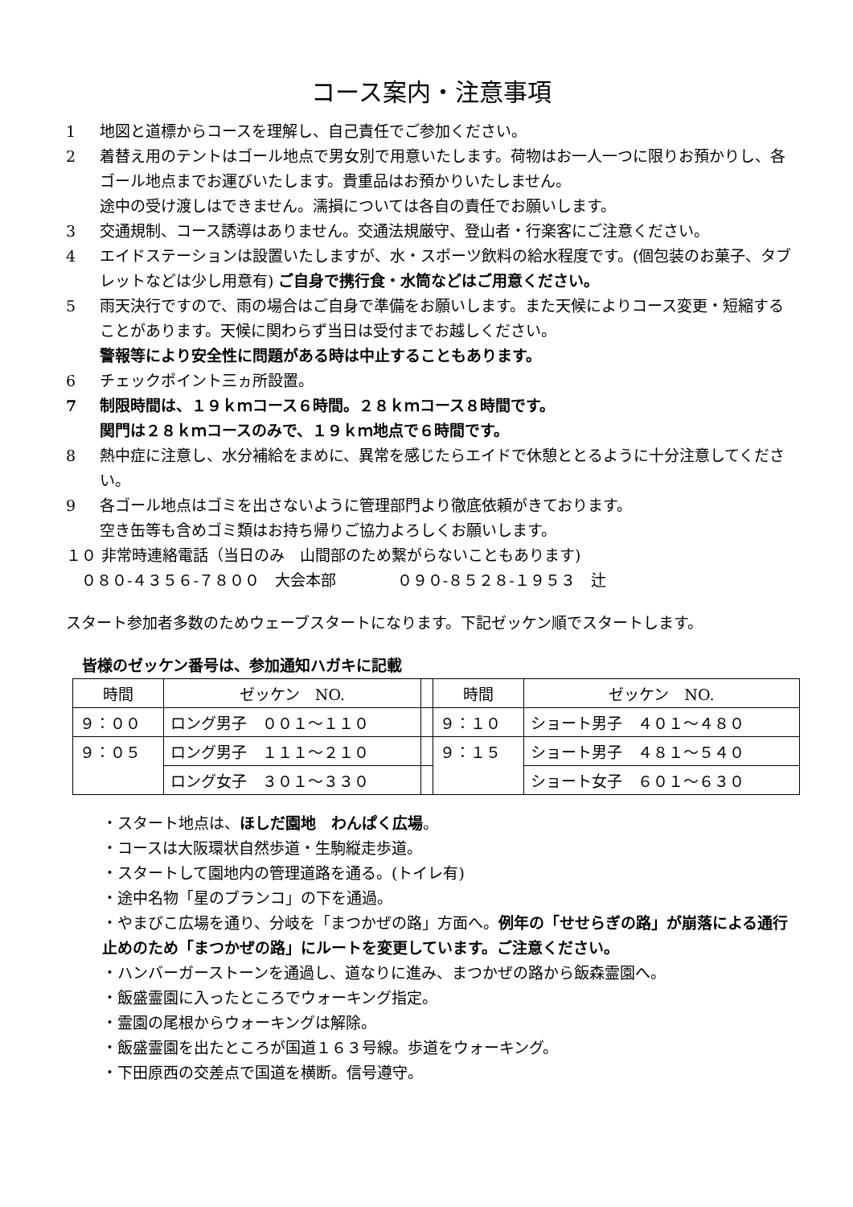コース案内・注意事項
1 地図と道標からコースを理解し、自己責任でご参加ください。
2 着替え用のテントはゴール地点で男女別で用意いたします。荷物はお一人一つに限りお預かりし、各ゴール地点までお運びいたします。貴重品はお預かりいたしません。
途中の受け渡しはできません。濡損については各自の責任でお願いします。
3 交通規制、コース誘導はありません。交通法規厳守、登山者・行楽客にご注意ください。
4 エイドステーションは設置いたしますが、水・スポーツ飲料の給水程度です。(個包装のお菓子、タブレットなどは少し用意有) ご自身で携行食・水筒などはご用意ください。
5 雨天決行ですので、雨の場合はご自身で準備をお願いします。また天候によりコース変更・短縮することがあります。天候に関わらず当日は受付までお越しください。
警報等により安全性に問題がある時は中止することもあります。
6 チェックポイント三ヵ所設置。
7 制限時間は、１９ｋｍコース６時間。２８ｋｍコース８時間です。
関門は２８ｋｍコースのみで、１９ｋｍ地点で６時間です。
8 熱中症に注意し、水分補給をまめに、異常を感じたらエイドで休憩ととるように十分注意してください。
9 各ゴール地点はゴミを出さないように管理部門より徹底依頼がきております。
空き缶等も含めゴミ類はお持ち帰りご協力よろしくお願いします。
１０ 非常時連絡電話（当日のみ　山間部のため繋がらないこともあります)
　０８０-４３５６-７８００　大会本部　　　　０９０-８５２８-１９５３　辻
スタート参加者多数のためウェーブスタートになります。下記ゼッケン順でスタートします。
皆様のゼッケン番号は、参加通知ハガキに記載
| 時間 | ゼッケン NO. | | 時間 | ゼッケン NO. |
| ９：００ | ロング男子 ００１～１１０ | | ９：１０ | ショート男子 ４０１～４８０ |
| ９：０５ | ロング男子 １１１～２１０ | | ９：１５ | ショート男子 ４８１～５４０ |
| | ロング女子 ３０１～３３０ | | | ショート女子 ６０１～６３０ |
・スタート地点は、ほしだ園地　わんぱく広場。
・コースは大阪環状自然歩道・生駒縦走歩道。
・スタートして園地内の管理道路を通る。(トイレ有)
・途中名物「星のブランコ」の下を通過。
・やまびこ広場を通り、分岐を「まつかぜの路」方面へ。例年の「せせらぎの路」が崩落による通行止めのため「まつかぜの路」にルートを変更しています。ご注意ください。
・ハンバーガーストーンを通過し、道なりに進み、まつかぜの路から飯森霊園へ。
・飯盛霊園に入ったところでウォーキング指定。
・霊園の尾根からウォーキングは解除。
・飯盛霊園を出たところが国道１６３号線。歩道をウォーキング。
・下田原西の交差点で国道を横断。信号遵守。